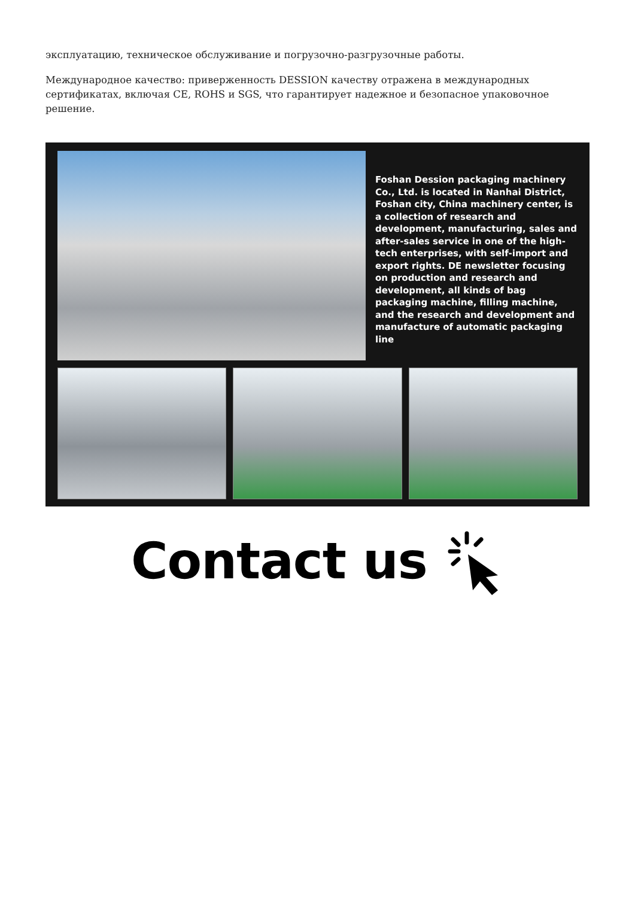эксплуатацию, техническое обслуживание и погрузочно-разгрузочные работы.
Международное качество: приверженность DESSION качеству отражена в международных сертификатах, включая CE, ROHS и SGS, что гарантирует надежное и безопасное упаковочное решение.
Foshan Dession packaging machinery Co., Ltd. is located in Nanhai District, Foshan city, China machinery center, is a collection of research and development, manufacturing, sales and after-sales service in one of the high-tech enterprises, with self-import and export rights. DE newsletter focusing on production and research and development, all kinds of bag packaging machine, filling machine, and the research and development and manufacture of automatic packaging line
Contact us